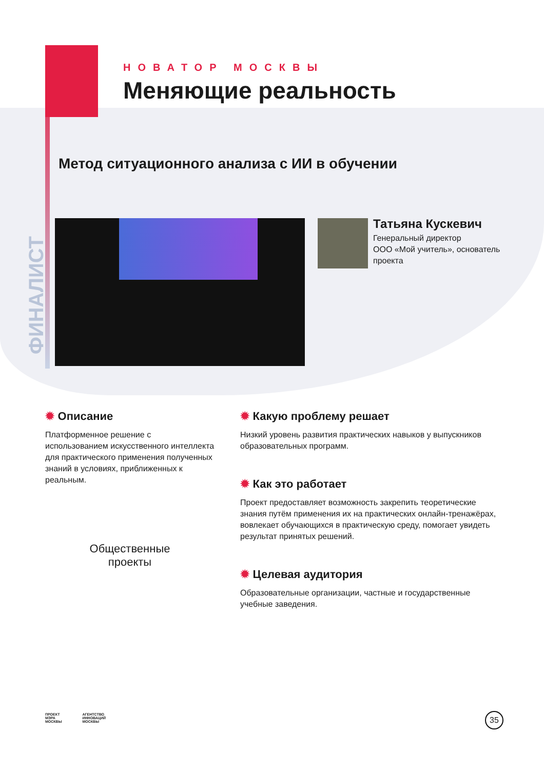ФИНАЛИСТ
НОВАТОР МОСКВЫ
Меняющие реальность
Метод ситуационного анализа с ИИ в обучении
Татьяна Кускевич
Генеральный директор
ООО «Мой учитель», основатель
проекта
✹ Описание
Платформенное решение с использованием искусственного интеллекта для практического применения полученных знаний в условиях, приближенных к реальным.
Общественные
проекты
✹ Какую проблему решает
Низкий уровень развития практических навыков у выпускников образовательных программ.
✹ Как это работает
Проект предоставляет возможность закрепить теоретические знания путём применения их на практических онлайн-тренажёрах, вовлекает обучающихся в практическую среду, помогает увидеть результат принятых решений.
✹ Целевая аудитория
Образовательные организации, частные и государственные учебные заведения.
ПРОЕКТ
МЭРА
МОСКВЫ
АГЕНТСТВО
ИННОВАЦИЙ
МОСКВЫ
35